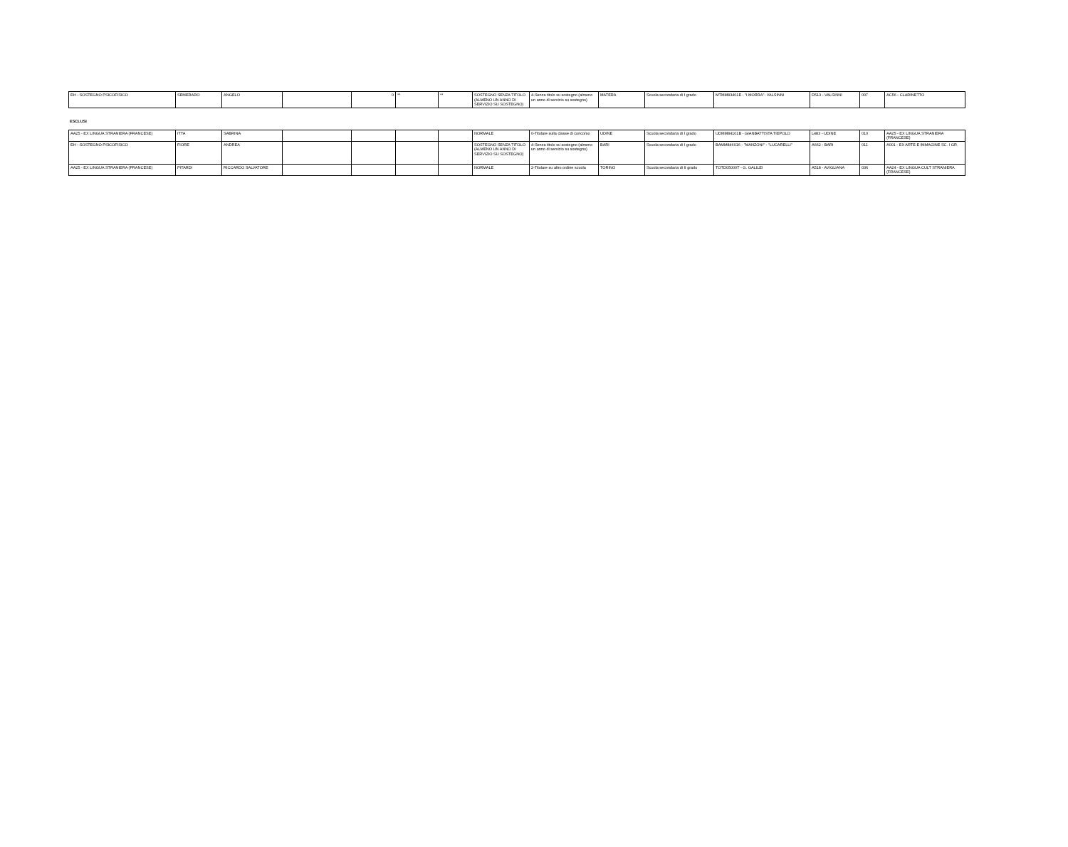| EH - SOSTEGNO PSICOFISICO | SEMERARO | ANGELO | | 0 | ** | ** | SOSTEGNO SENZA TITOLO (ALMENO UN ANNO DI SERVIZIO SU SOSTEGNO) | 4-Senza titolo su sostegno (almeno un anno di servizio su sostegno) | MATERA | Scuola secondaria di I grado | MTMM83401E - "I.MORRA"- VALSINNI | D513 - VALSINNI | 007 | AC56 - CLARINETTO |
ESCLUSI
| AA25 - EX LINGUA STRANIERA (FRANCESE) | ITTA | SABRINA | | | | | NORMALE | 0-Titolare sulla classe di concorso | UDINE | Scuola secondaria di I grado | UDMM84101B - GIANBATTISTA TIEPOLO | L483 - UDINE | 010 | AA25 - EX LINGUA STRANIERA (FRANCESE) |
| EH - SOSTEGNO PSICOFISICO | FIORE | ANDREA | | | | | SOSTEGNO SENZA TITOLO (ALMENO UN ANNO DI SERVIZIO SU SOSTEGNO) | 4-Senza titolo su sostegno (almeno un anno di servizio su sostegno) | BARI | Scuola secondaria di I grado | BAMM846016 - "MANZONI" - "LUCARELLI" | A662 - BARI | 011 | A001 - EX ARTE E IMMAGINE SC. I GR. |
| AA25 - EX LINGUA STRANIERA (FRANCESE) | PITARDI | RICCARDO SALVATORE | | | | | NORMALE | 2-Titolare su altro ordine scuola | TORINO | Scuola secondaria di II grado | TOTD05000T - G. GALILEI | A518 - AVIGLIANA | 036 | AA24 - EX LINGUA CULT STRANIERA (FRANCESE) |